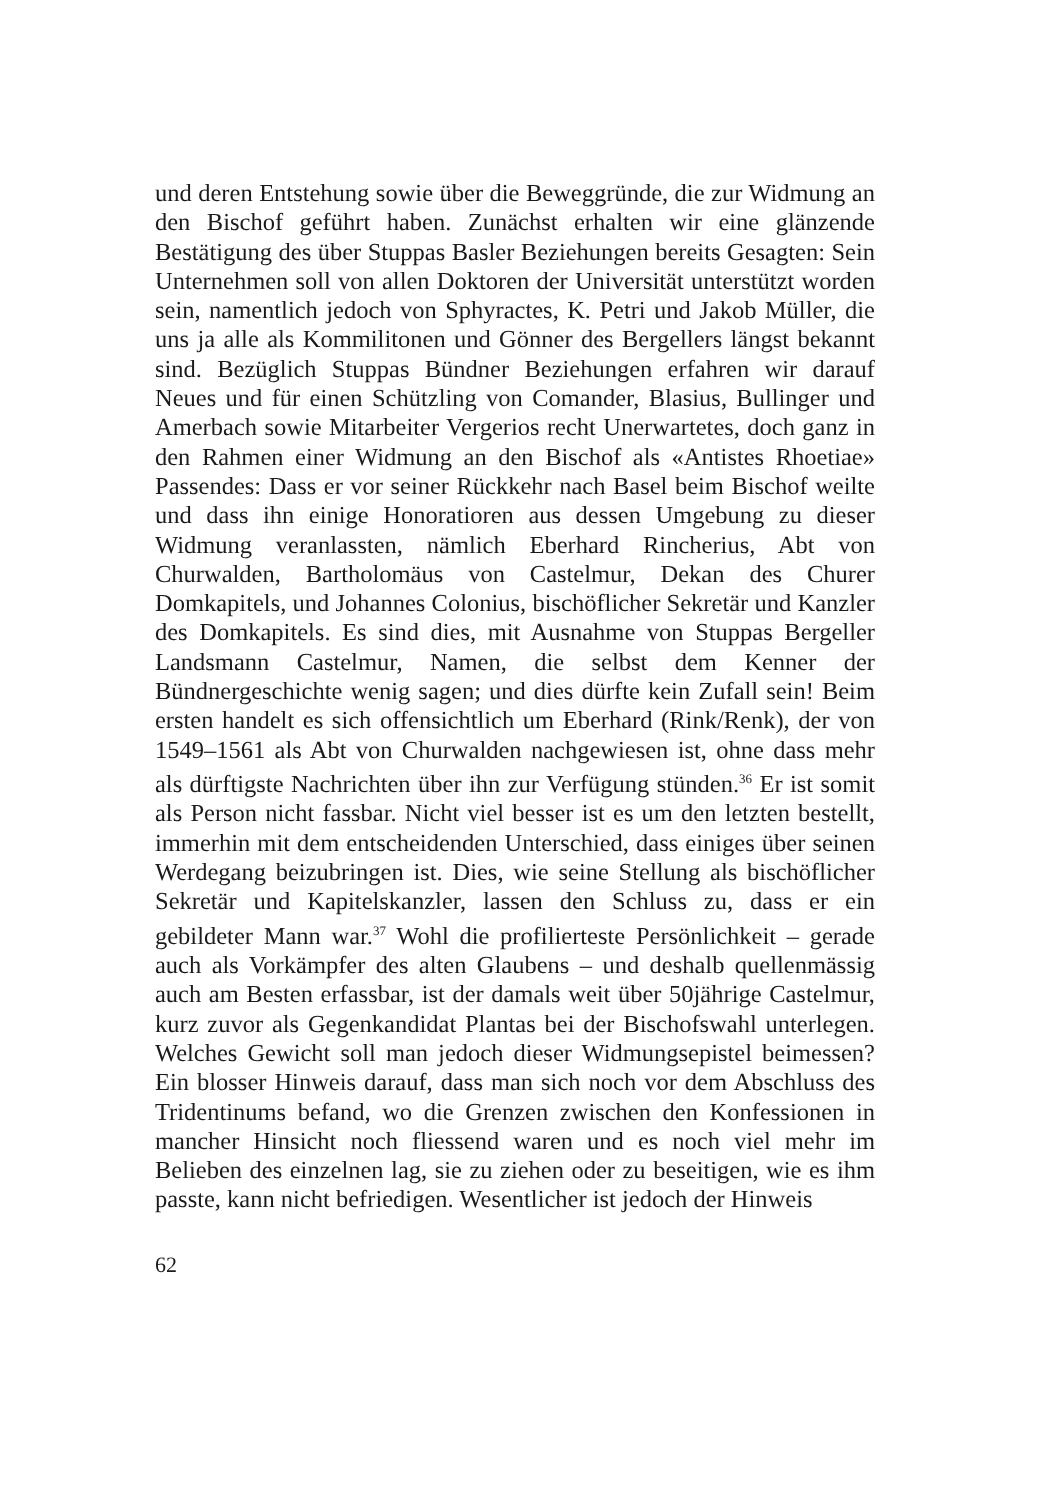und deren Entstehung sowie über die Beweggründe, die zur Widmung an den Bischof geführt haben. Zunächst erhalten wir eine glänzende Bestätigung des über Stuppas Basler Beziehungen bereits Gesagten: Sein Unternehmen soll von allen Doktoren der Universität unterstützt worden sein, namentlich jedoch von Sphyractes, K. Petri und Jakob Müller, die uns ja alle als Kommilitonen und Gönner des Bergellers längst bekannt sind. Bezüglich Stuppas Bündner Beziehungen erfahren wir darauf Neues und für einen Schützling von Comander, Blasius, Bullinger und Amerbach sowie Mitarbeiter Vergerios recht Unerwartetes, doch ganz in den Rahmen einer Widmung an den Bischof als «Antistes Rhoetiae» Passendes: Dass er vor seiner Rückkehr nach Basel beim Bischof weilte und dass ihn einige Honoratioren aus dessen Umgebung zu dieser Widmung veranlassten, nämlich Eberhard Rincherius, Abt von Churwalden, Bartholomäus von Castelmur, Dekan des Churer Domkapitels, und Johannes Colonius, bischöflicher Sekretär und Kanzler des Domkapitels. Es sind dies, mit Ausnahme von Stuppas Bergeller Landsmann Castelmur, Namen, die selbst dem Kenner der Bündnergeschichte wenig sagen; und dies dürfte kein Zufall sein! Beim ersten handelt es sich offensichtlich um Eberhard (Rink/Renk), der von 1549–1561 als Abt von Churwalden nachgewiesen ist, ohne dass mehr als dürftigste Nachrichten über ihn zur Verfügung stünden.<sup>36</sup> Er ist somit als Person nicht fassbar. Nicht viel besser ist es um den letzten bestellt, immerhin mit dem entscheidenden Unterschied, dass einiges über seinen Werdegang beizubringen ist. Dies, wie seine Stellung als bischöflicher Sekretär und Kapitelskanzler, lassen den Schluss zu, dass er ein gebildeter Mann war.<sup>37</sup> Wohl die profilierteste Persönlichkeit – gerade auch als Vorkämpfer des alten Glaubens – und deshalb quellenmässig auch am Besten erfassbar, ist der damals weit über 50jährige Castelmur, kurz zuvor als Gegenkandidat Plantas bei der Bischofswahl unterlegen. Welches Gewicht soll man jedoch dieser Widmungsepistel beimessen? Ein blosser Hinweis darauf, dass man sich noch vor dem Abschluss des Tridentinums befand, wo die Grenzen zwischen den Konfessionen in mancher Hinsicht noch fliessend waren und es noch viel mehr im Belieben des einzelnen lag, sie zu ziehen oder zu beseitigen, wie es ihm passte, kann nicht befriedigen. Wesentlicher ist jedoch der Hinweis
62